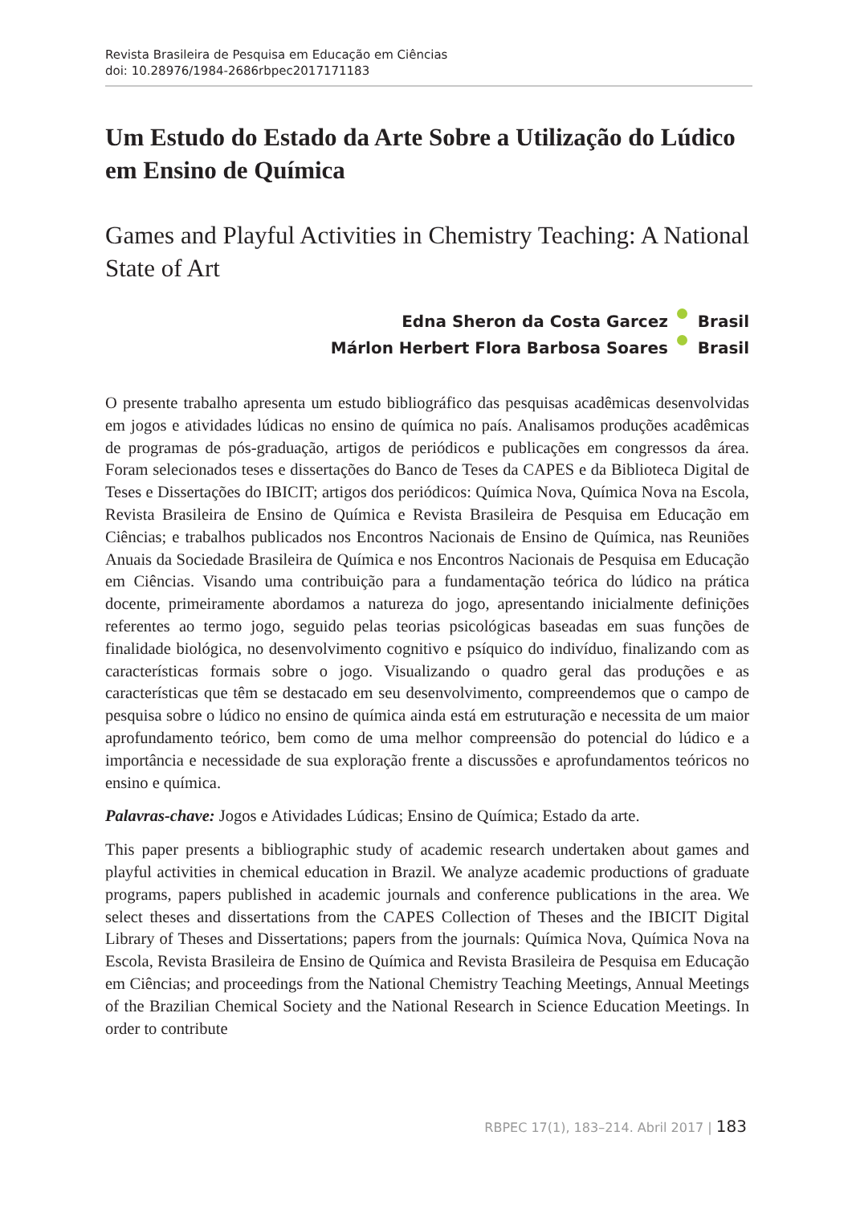Revista Brasileira de Pesquisa em Educação em Ciências
doi: 10.28976/1984-2686rbpec2017171183
Um Estudo do Estado da Arte Sobre a Utilização do Lúdico em Ensino de Química
Games and Playful Activities in Chemistry Teaching: A National State of Art
Edna Sheron da Costa Garcez Brasil
Márlon Herbert Flora Barbosa Soares Brasil
O presente trabalho apresenta um estudo bibliográfico das pesquisas acadêmicas desenvolvidas em jogos e atividades lúdicas no ensino de química no país. Analisamos produções acadêmicas de programas de pós-graduação, artigos de periódicos e publicações em congressos da área. Foram selecionados teses e dissertações do Banco de Teses da CAPES e da Biblioteca Digital de Teses e Dissertações do IBICIT; artigos dos periódicos: Química Nova, Química Nova na Escola, Revista Brasileira de Ensino de Química e Revista Brasileira de Pesquisa em Educação em Ciências; e trabalhos publicados nos Encontros Nacionais de Ensino de Química, nas Reuniões Anuais da Sociedade Brasileira de Química e nos Encontros Nacionais de Pesquisa em Educação em Ciências. Visando uma contribuição para a fundamentação teórica do lúdico na prática docente, primeiramente abordamos a natureza do jogo, apresentando inicialmente definições referentes ao termo jogo, seguido pelas teorias psicológicas baseadas em suas funções de finalidade biológica, no desenvolvimento cognitivo e psíquico do indivíduo, finalizando com as características formais sobre o jogo. Visualizando o quadro geral das produções e as características que têm se destacado em seu desenvolvimento, compreendemos que o campo de pesquisa sobre o lúdico no ensino de química ainda está em estruturação e necessita de um maior aprofundamento teórico, bem como de uma melhor compreensão do potencial do lúdico e a importância e necessidade de sua exploração frente a discussões e aprofundamentos teóricos no ensino e química.
Palavras-chave: Jogos e Atividades Lúdicas; Ensino de Química; Estado da arte.
This paper presents a bibliographic study of academic research undertaken about games and playful activities in chemical education in Brazil. We analyze academic productions of graduate programs, papers published in academic journals and conference publications in the area. We select theses and dissertations from the CAPES Collection of Theses and the IBICIT Digital Library of Theses and Dissertations; papers from the journals: Química Nova, Química Nova na Escola, Revista Brasileira de Ensino de Química and Revista Brasileira de Pesquisa em Educação em Ciências; and proceedings from the National Chemistry Teaching Meetings, Annual Meetings of the Brazilian Chemical Society and the National Research in Science Education Meetings. In order to contribute
RBPEC 17(1), 183–214. Abril 2017 | 183